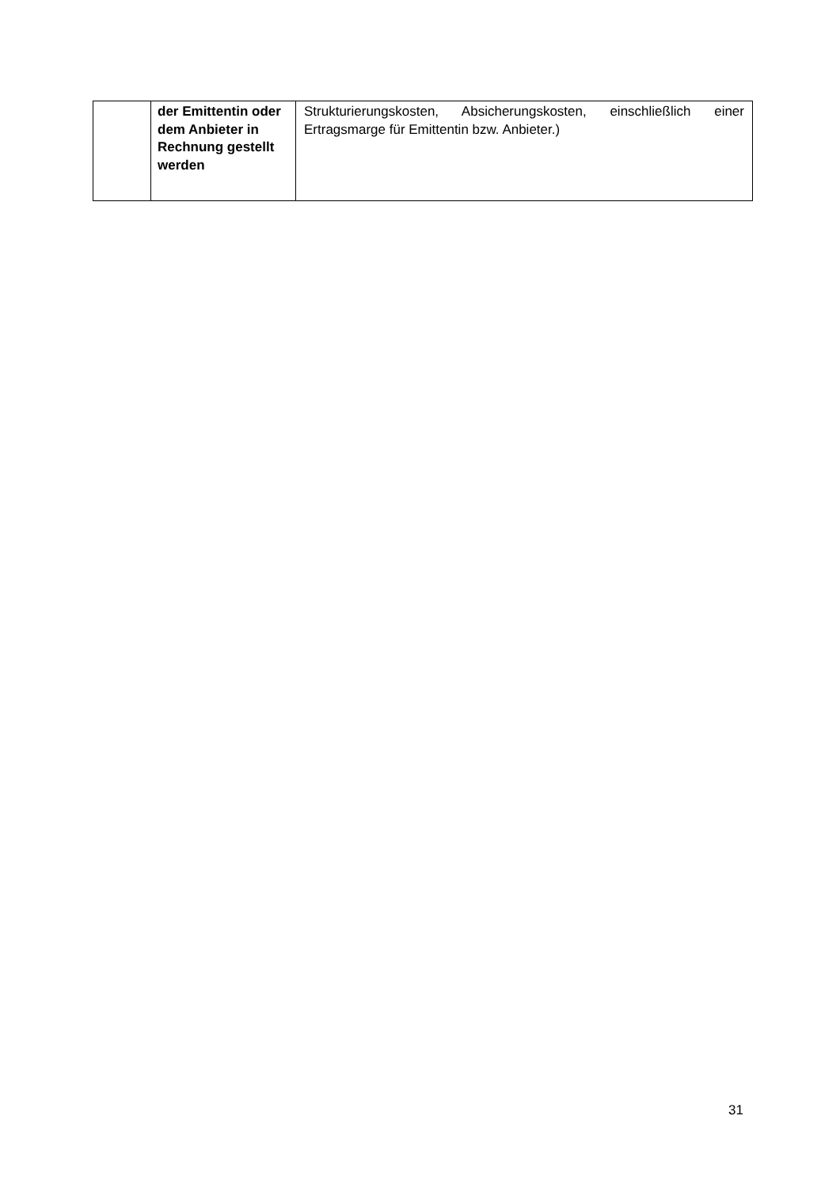| | der Emittentin oder dem Anbieter in Rechnung gestellt werden | Strukturierungskosten, Absicherungskosten, einschließlich einer Ertragsmarge für Emittentin bzw. Anbieter.) |
31